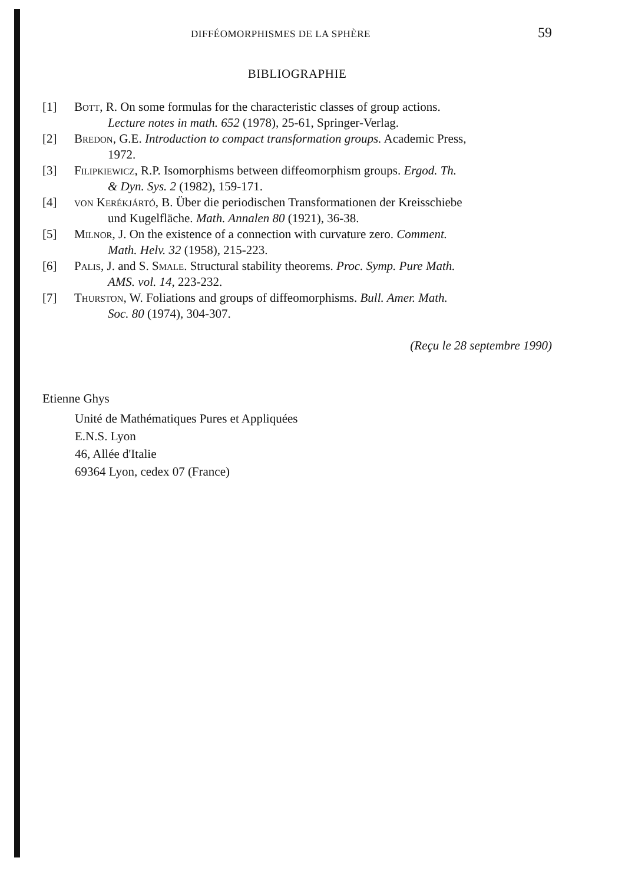DIFFÉOMORPHISMES DE LA SPHÈRE 59
BIBLIOGRAPHIE
[1] Bott, R. On some formulas for the characteristic classes of group actions.
Lecture notes in math. 652 (1978), 25-61, Springer-Verlag.
[2] Bredon, G.E. Introduction to compact transformation groups. Academic Press,
1972.
[3] Filipkiewicz, R.P. Isomorphisms between diffeomorphism groups. Ergod. Th.
& Dyn. Sys. 2 (1982), 159-171.
[4] von Kerékjártó, B. Über die periodischen Transformationen der Kreisschiebe
und Kugelfläche. Math. Annalen 80 (1921), 36-38.
[5] Milnor, J. On the existence of a connection with curvature zero. Comment.
Math. Helv. 32 (1958), 215-223.
[6] Palis, J. and S. Smale. Structural stability theorems. Proc. Symp. Pure Math.
AMS. vol. 14, 223-232.
[7] Thurston, W. Foliations and groups of diffeomorphisms. Bull. Amer. Math.
Soc. 80 (1974), 304-307.
(Reçu le 28 septembre 1990)
Etienne Ghys
Unité de Mathématiques Pures et Appliquées
E.N.S. Lyon
46, Allée d'Italie
69364 Lyon, cedex 07 (France)